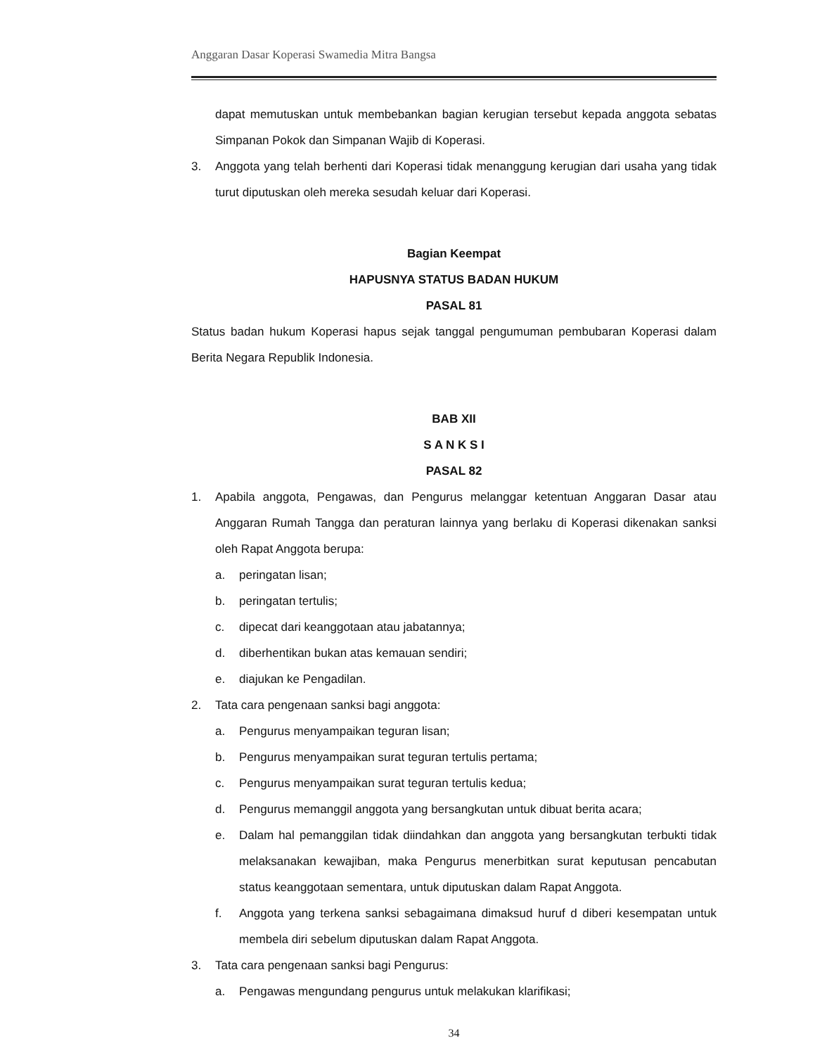Anggaran Dasar Koperasi Swamedia Mitra Bangsa
dapat memutuskan untuk membebankan bagian kerugian tersebut kepada anggota sebatas Simpanan Pokok dan Simpanan Wajib di Koperasi.
3. Anggota yang telah berhenti dari Koperasi tidak menanggung kerugian dari usaha yang tidak turut diputuskan oleh mereka sesudah keluar dari Koperasi.
Bagian Keempat
HAPUSNYA STATUS BADAN HUKUM
PASAL 81
Status badan hukum Koperasi hapus sejak tanggal pengumuman pembubaran Koperasi dalam Berita Negara Republik Indonesia.
BAB XII
S A N K S I
PASAL 82
1. Apabila anggota, Pengawas, dan Pengurus melanggar ketentuan Anggaran Dasar atau Anggaran Rumah Tangga dan peraturan lainnya yang berlaku di Koperasi dikenakan sanksi oleh Rapat Anggota berupa:
a. peringatan lisan;
b. peringatan tertulis;
c. dipecat dari keanggotaan atau jabatannya;
d. diberhentikan bukan atas kemauan sendiri;
e. diajukan ke Pengadilan.
2. Tata cara pengenaan sanksi bagi anggota:
a. Pengurus menyampaikan teguran lisan;
b. Pengurus menyampaikan surat teguran tertulis pertama;
c. Pengurus menyampaikan surat teguran tertulis kedua;
d. Pengurus memanggil anggota yang bersangkutan untuk dibuat berita acara;
e. Dalam hal pemanggilan tidak diindahkan dan anggota yang bersangkutan terbukti tidak melaksanakan kewajiban, maka Pengurus menerbitkan surat keputusan pencabutan status keanggotaan sementara, untuk diputuskan dalam Rapat Anggota.
f. Anggota yang terkena sanksi sebagaimana dimaksud huruf d diberi kesempatan untuk membela diri sebelum diputuskan dalam Rapat Anggota.
3. Tata cara pengenaan sanksi bagi Pengurus:
a. Pengawas mengundang pengurus untuk melakukan klarifikasi;
34